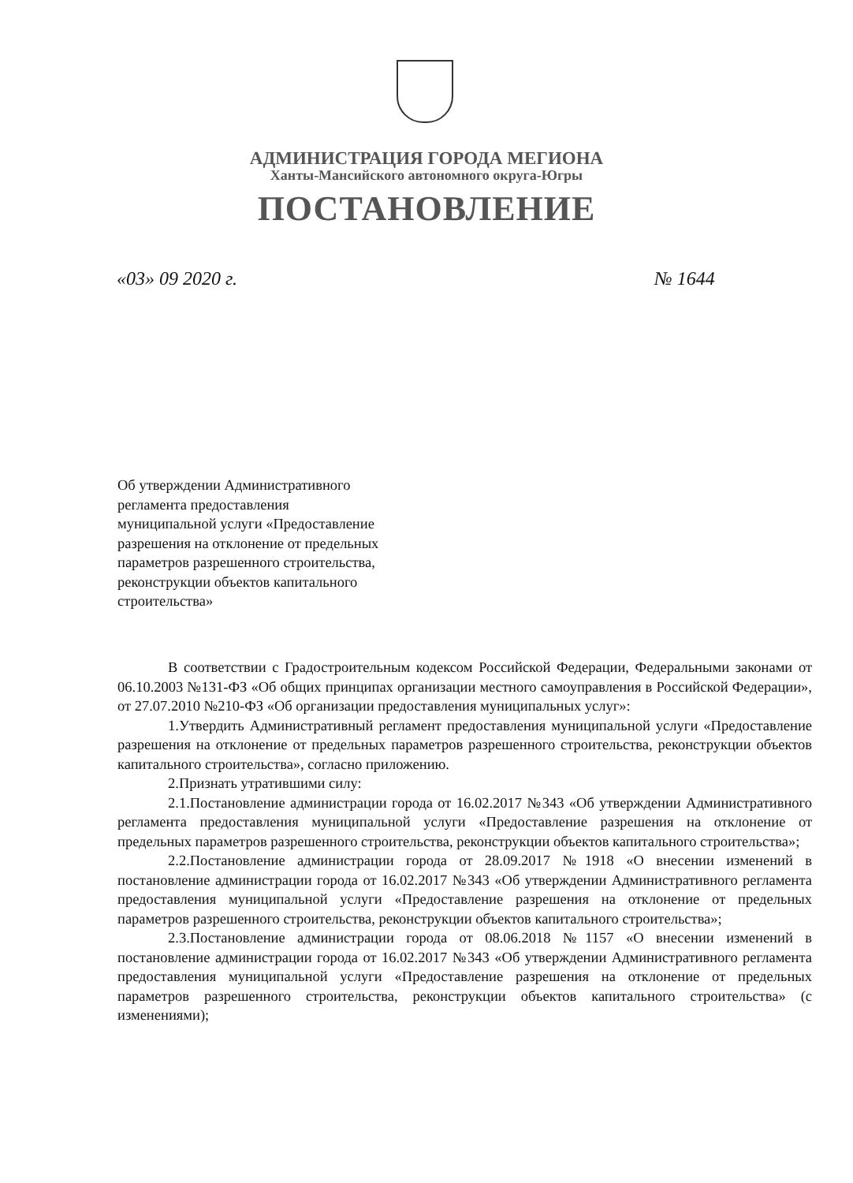АДМИНИСТРАЦИЯ ГОРОДА МЕГИОНА
Ханты-Мансийского автономного округа-Югры
ПОСТАНОВЛЕНИЕ
«03» 09 2020 г. № 1644
Об утверждении Административного
регламента предоставления
муниципальной услуги «Предоставление
разрешения на отклонение от предельных
параметров разрешенного строительства,
реконструкции объектов капитального
строительства»
В соответствии с Градостроительным кодексом Российской Федерации, Федеральными законами от 06.10.2003 №131-ФЗ «Об общих принципах организации местного самоуправления в Российской Федерации», от 27.07.2010 №210-ФЗ «Об организации предоставления муниципальных услуг»:
1.Утвердить Административный регламент предоставления муниципальной услуги «Предоставление разрешения на отклонение от предельных параметров разрешенного строительства, реконструкции объектов капитального строительства», согласно приложению.
2.Признать утратившими силу:
2.1.Постановление администрации города от 16.02.2017 №343 «Об утверждении Административного регламента предоставления муниципальной услуги «Предоставление разрешения на отклонение от предельных параметров разрешенного строительства, реконструкции объектов капитального строительства»;
2.2.Постановление администрации города от 28.09.2017 №1918 «О внесении изменений в постановление администрации города от 16.02.2017 №343 «Об утверждении Административного регламента предоставления муниципальной услуги «Предоставление разрешения на отклонение от предельных параметров разрешенного строительства, реконструкции объектов капитального строительства»;
2.3.Постановление администрации города от 08.06.2018 №1157 «О внесении изменений в постановление администрации города от 16.02.2017 №343 «Об утверждении Административного регламента предоставления муниципальной услуги «Предоставление разрешения на отклонение от предельных параметров разрешенного строительства, реконструкции объектов капитального строительства» (с изменениями);